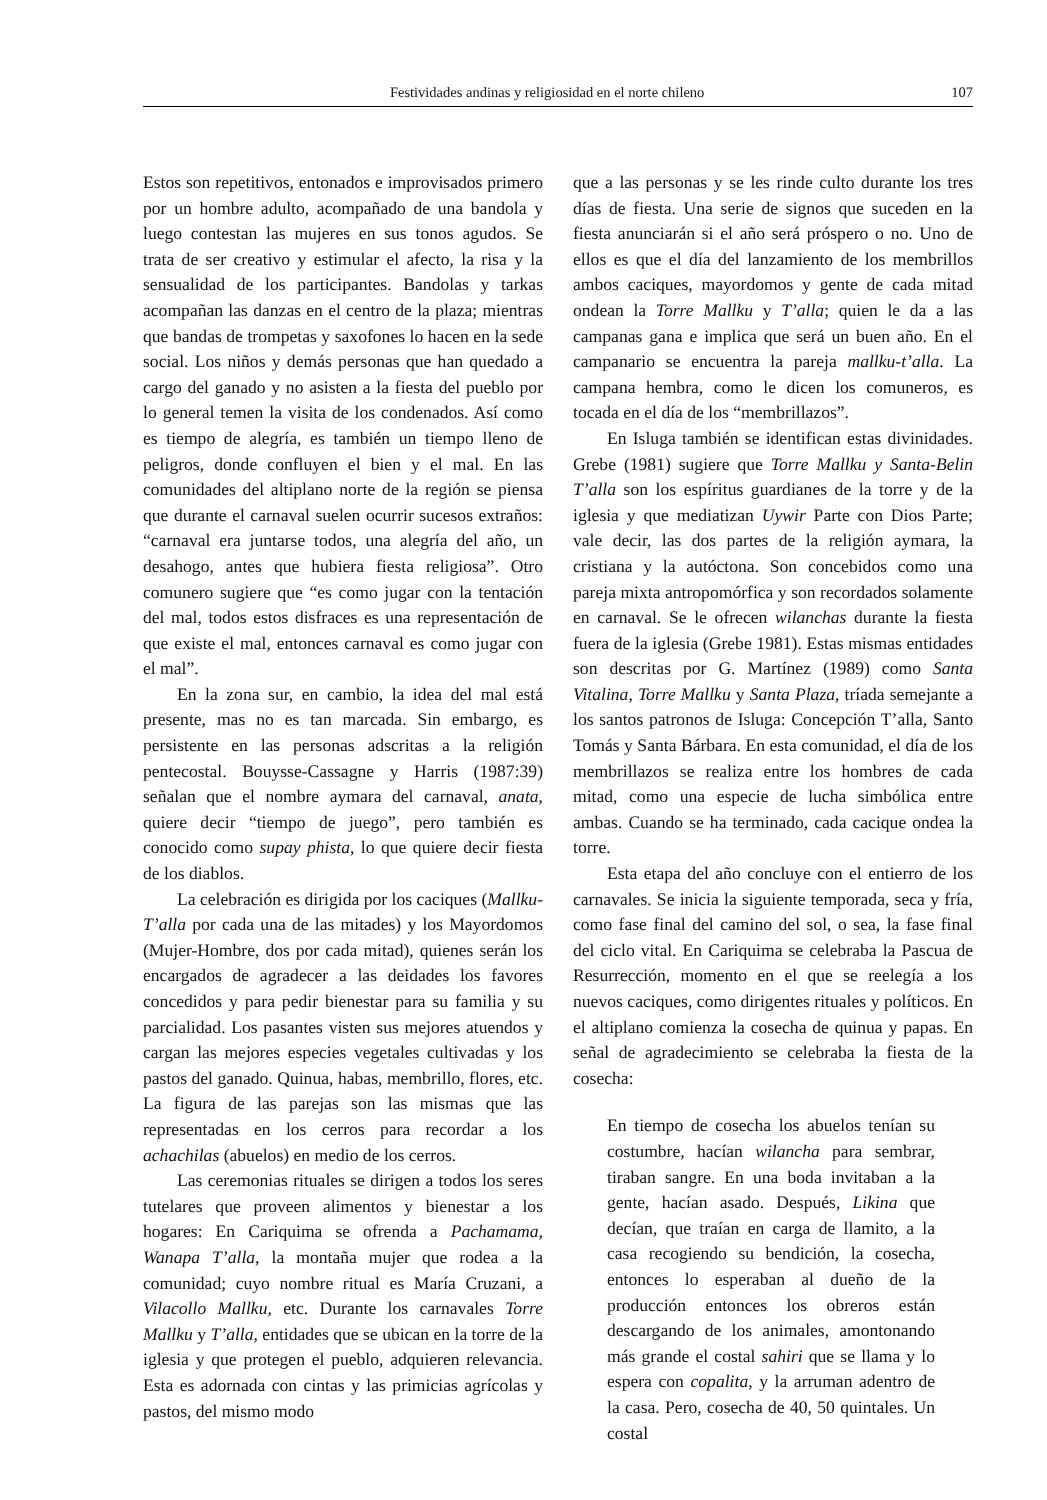Festividades andinas y religiosidad en el norte chileno 107
Estos son repetitivos, entonados e improvisados primero por un hombre adulto, acompañado de una bandola y luego contestan las mujeres en sus tonos agudos. Se trata de ser creativo y estimular el afecto, la risa y la sensualidad de los participantes. Bandolas y tarkas acompañan las danzas en el centro de la plaza; mientras que bandas de trompetas y saxofones lo hacen en la sede social. Los niños y demás personas que han quedado a cargo del ganado y no asisten a la fiesta del pueblo por lo general temen la visita de los condenados. Así como es tiempo de alegría, es también un tiempo lleno de peligros, donde confluyen el bien y el mal. En las comunidades del altiplano norte de la región se piensa que durante el carnaval suelen ocurrir sucesos extraños: “carnaval era juntarse todos, una alegría del año, un desahogo, antes que hubiera fiesta religiosa”. Otro comunero sugiere que “es como jugar con la tentación del mal, todos estos disfraces es una representación de que existe el mal, entonces carnaval es como jugar con el mal”.
En la zona sur, en cambio, la idea del mal está presente, mas no es tan marcada. Sin embargo, es persistente en las personas adscritas a la religión pentecostal. Bouysse-Cassagne y Harris (1987:39) señalan que el nombre aymara del carnaval, anata, quiere decir “tiempo de juego”, pero también es conocido como supay phista, lo que quiere decir fiesta de los diablos.
La celebración es dirigida por los caciques (Mallku-T’alla por cada una de las mitades) y los Mayordomos (Mujer-Hombre, dos por cada mitad), quienes serán los encargados de agradecer a las deidades los favores concedidos y para pedir bienestar para su familia y su parcialidad. Los pasantes visten sus mejores atuendos y cargan las mejores especies vegetales cultivadas y los pastos del ganado. Quinua, habas, membrillo, flores, etc. La figura de las parejas son las mismas que las representadas en los cerros para recordar a los achachilas (abuelos) en medio de los cerros.
Las ceremonias rituales se dirigen a todos los seres tutelares que proveen alimentos y bienestar a los hogares: En Cariquima se ofrenda a Pachamama, Wanapa T’alla, la montaña mujer que rodea a la comunidad; cuyo nombre ritual es María Cruzani, a Vilacollo Mallku, etc. Durante los carnavales Torre Mallku y T’alla, entidades que se ubican en la torre de la iglesia y que protegen el pueblo, adquieren relevancia. Esta es adornada con cintas y las primicias agrícolas y pastos, del mismo modo
que a las personas y se les rinde culto durante los tres días de fiesta. Una serie de signos que suceden en la fiesta anunciarán si el año será próspero o no. Uno de ellos es que el día del lanzamiento de los membrillos ambos caciques, mayordomos y gente de cada mitad ondean la Torre Mallku y T’alla; quien le da a las campanas gana e implica que será un buen año. En el campanario se encuentra la pareja mallku-t’alla. La campana hembra, como le dicen los comuneros, es tocada en el día de los “membrillazos”.
En Isluga también se identifican estas divinidades. Grebe (1981) sugiere que Torre Mallku y Santa-Belin T’alla son los espíritus guardianes de la torre y de la iglesia y que mediatizan Uywir Parte con Dios Parte; vale decir, las dos partes de la religión aymara, la cristiana y la autóctona. Son concebidos como una pareja mixta antropomórfica y son recordados solamente en carnaval. Se le ofrecen wilanchas durante la fiesta fuera de la iglesia (Grebe 1981). Estas mismas entidades son descritas por G. Martínez (1989) como Santa Vitalina, Torre Mallku y Santa Plaza, tríada semejante a los santos patronos de Isluga: Concepción T’alla, Santo Tomás y Santa Bárbara. En esta comunidad, el día de los membrillazos se realiza entre los hombres de cada mitad, como una especie de lucha simbólica entre ambas. Cuando se ha terminado, cada cacique ondea la torre.
Esta etapa del año concluye con el entierro de los carnavales. Se inicia la siguiente temporada, seca y fría, como fase final del camino del sol, o sea, la fase final del ciclo vital. En Cariquima se celebraba la Pascua de Resurrección, momento en el que se reelegía a los nuevos caciques, como dirigentes rituales y políticos. En el altiplano comienza la cosecha de quinua y papas. En señal de agradecimiento se celebraba la fiesta de la cosecha:
En tiempo de cosecha los abuelos tenían su costumbre, hacían wilancha para sembrar, tiraban sangre. En una boda invitaban a la gente, hacían asado. Después, Likina que decían, que traían en carga de llamito, a la casa recogiendo su bendición, la cosecha, entonces lo esperaban al dueño de la producción entonces los obreros están descargando de los animales, amontonando más grande el costal sahiri que se llama y lo espera con copalita, y la arruman adentro de la casa. Pero, cosecha de 40, 50 quintales. Un costal